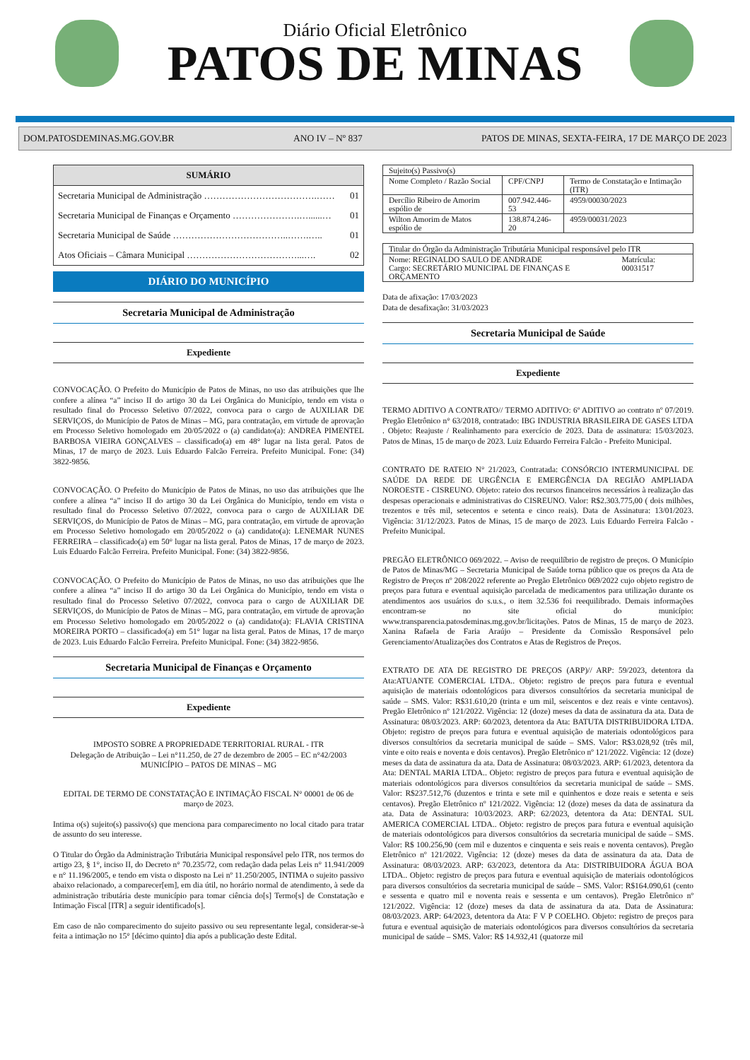Diário Oficial Eletrônico
PATOS DE MINAS
DOM.PATOSDEMINAS.MG.GOV.BR ANO IV – Nº 837 PATOS DE MINAS, SEXTA-FEIRA, 17 DE MARÇO DE 2023
SUMÁRIO
Secretaria Municipal de Administração ……………………………….…… 01
Secretaria Municipal de Finanças e Orçamento ………………….…......… 01
Secretaria Municipal de Saúde ………………………………..…….….. 01
Atos Oficiais – Câmara Municipal ………………………………...…. 02
DIÁRIO DO MUNICÍPIO
Secretaria Municipal de Administração
Expediente
CONVOCAÇÃO. O Prefeito do Município de Patos de Minas, no uso das atribuições que lhe confere a alínea “a” inciso II do artigo 30 da Lei Orgânica do Município, tendo em vista o resultado final do Processo Seletivo 07/2022, convoca para o cargo de AUXILIAR DE SERVIÇOS, do Município de Patos de Minas – MG, para contratação, em virtude de aprovação em Processo Seletivo homologado em 20/05/2022 o (a) candidato(a): ANDREA PIMENTEL BARBOSA VIEIRA GONÇALVES – classificado(a) em 48° lugar na lista geral. Patos de Minas, 17 de março de 2023. Luis Eduardo Falcão Ferreira. Prefeito Municipal. Fone: (34) 3822-9856.
CONVOCAÇÃO. O Prefeito do Município de Patos de Minas, no uso das atribuições que lhe confere a alínea “a” inciso II do artigo 30 da Lei Orgânica do Município, tendo em vista o resultado final do Processo Seletivo 07/2022, convoca para o cargo de AUXILIAR DE SERVIÇOS, do Município de Patos de Minas – MG, para contratação, em virtude de aprovação em Processo Seletivo homologado em 20/05/2022 o (a) candidato(a): LENEMAR NUNES FERREIRA – classificado(a) em 50° lugar na lista geral. Patos de Minas, 17 de março de 2023. Luis Eduardo Falcão Ferreira. Prefeito Municipal. Fone: (34) 3822-9856.
CONVOCAÇÃO. O Prefeito do Município de Patos de Minas, no uso das atribuições que lhe confere a alínea “a” inciso II do artigo 30 da Lei Orgânica do Município, tendo em vista o resultado final do Processo Seletivo 07/2022, convoca para o cargo de AUXILIAR DE SERVIÇOS, do Município de Patos de Minas – MG, para contratação, em virtude de aprovação em Processo Seletivo homologado em 20/05/2022 o (a) candidato(a): FLAVIA CRISTINA MOREIRA PORTO – classificado(a) em 51° lugar na lista geral. Patos de Minas, 17 de março de 2023. Luis Eduardo Falcão Ferreira. Prefeito Municipal. Fone: (34) 3822-9856.
Secretaria Municipal de Finanças e Orçamento
Expediente
IMPOSTO SOBRE A PROPRIEDADE TERRITORIAL RURAL - ITR
Delegação de Atribuição – Lei n°11.250, de 27 de dezembro de 2005 – EC n°42/2003
MUNICÍPIO – PATOS DE MINAS – MG
EDITAL DE TERMO DE CONSTATAÇÃO E INTIMAÇÃO FISCAL N° 00001 de 06 de março de 2023.
Intima o(s) sujeito(s) passivo(s) que menciona para comparecimento no local citado para tratar de assunto do seu interesse.
O Titular do Órgão da Administração Tributária Municipal responsável pelo ITR, nos termos do artigo 23, § 1°, inciso II, do Decreto n° 70.235/72, com redação dada pelas Leis n° 11.941/2009 e n° 11.196/2005, e tendo em vista o disposto na Lei nº 11.250/2005, INTIMA o sujeito passivo abaixo relacionado, a comparecer[em], em dia útil, no horário normal de atendimento, à sede da administração tributária deste município para tomar ciência do[s] Termo[s] de Constatação e Intimação Fiscal [ITR] a seguir identificado[s].
Em caso de não comparecimento do sujeito passivo ou seu representante legal, considerar-se-à feita a intimação no 15° [décimo quinto] dia após a publicação deste Edital.
| Sujeito(s) Passivo(s) | | |
| --- | --- | --- |
| Nome Completo / Razão Social | CPF/CNPJ | Termo de Constatação e Intimação (ITR) |
| Dercílio Ribeiro de Amorim espólio de | 007.942.446-53 | 4959/00030/2023 |
| Wilton Amorim de Matos espólio de | 138.874.246-20 | 4959/00031/2023 |
| Titular do Órgão da Administração Tributária Municipal responsável pelo ITR | |
| Nome: REGINALDO SAULO DE ANDRADE Cargo: SECRETÁRIO MUNICIPAL DE FINANÇAS E ORÇAMENTO | Matrícula: 00031517 |
Data de afixação: 17/03/2023
Data de desafixação: 31/03/2023
Secretaria Municipal de Saúde
Expediente
TERMO ADITIVO A CONTRATO// TERMO ADITIVO: 6º ADITIVO ao contrato nº 07/2019. Pregão Eletrônico n° 63/2018, contratado: IBG INDUSTRIA BRASILEIRA DE GASES LTDA . Objeto: Reajuste / Realinhamento para exercício de 2023. Data de assinatura: 15/03/2023. Patos de Minas, 15 de março de 2023. Luiz Eduardo Ferreira Falcão - Prefeito Municipal.
CONTRATO DE RATEIO N° 21/2023, Contratada: CONSÓRCIO INTERMUNICIPAL DE SAÚDE DA REDE DE URGÊNCIA E EMERGÊNCIA DA REGIÃO AMPLIADA NOROESTE - CISREUNO. Objeto: rateio dos recursos financeiros necessários à realização das despesas operacionais e administrativas do CISREUNO. Valor: R$2.303.775,00 ( dois milhões, trezentos e três mil, setecentos e setenta e cinco reais). Data de Assinatura: 13/01/2023. Vigência: 31/12/2023. Patos de Minas, 15 de março de 2023. Luis Eduardo Ferreira Falcão - Prefeito Municipal.
PREGÃO ELETRÔNICO 069/2022. – Aviso de reequilíbrio de registro de preços. O Município de Patos de Minas/MG – Secretaria Municipal de Saúde torna público que os preços da Ata de Registro de Preços nº 208/2022 referente ao Pregão Eletrônico 069/2022 cujo objeto registro de preços para futura e eventual aquisição parcelada de medicamentos para utilização durante os atendimentos aos usuários do s.u.s., o item 32.536 foi reequilibrado. Demais informações encontram-se no site oficial do município: www.transparencia.patosdeminas.mg.gov.br/licitações. Patos de Minas, 15 de março de 2023. Xanina Rafaela de Faria Araújo – Presidente da Comissão Responsável pelo Gerenciamento/Atualizações dos Contratos e Atas de Registros de Preços.
EXTRATO DE ATA DE REGISTRO DE PREÇOS (ARP)// ARP: 59/2023, detentora da Ata:ATUANTE COMERCIAL LTDA.. Objeto: registro de preços para futura e eventual aquisição de materiais odontológicos para diversos consultórios da secretaria municipal de saúde – SMS. Valor: R$31.610,20 (trinta e um mil, seiscentos e dez reais e vinte centavos). Pregão Eletrônico nº 121/2022. Vigência: 12 (doze) meses da data de assinatura da ata. Data de Assinatura: 08/03/2023. ARP: 60/2023, detentora da Ata: BATUTA DISTRIBUIDORA LTDA. Objeto: registro de preços para futura e eventual aquisição de materiais odontológicos para diversos consultórios da secretaria municipal de saúde – SMS. Valor: R$3.028,92 (três mil, vinte e oito reais e noventa e dois centavos). Pregão Eletrônico nº 121/2022. Vigência: 12 (doze) meses da data de assinatura da ata. Data de Assinatura: 08/03/2023. ARP: 61/2023, detentora da Ata: DENTAL MARIA LTDA.. Objeto: registro de preços para futura e eventual aquisição de materiais odontológicos para diversos consultórios da secretaria municipal de saúde – SMS. Valor: R$237.512,76 (duzentos e trinta e sete mil e quinhentos e doze reais e setenta e seis centavos). Pregão Eletrônico nº 121/2022. Vigência: 12 (doze) meses da data de assinatura da ata. Data de Assinatura: 10/03/2023. ARP: 62/2023, detentora da Ata: DENTAL SUL AMERICA COMERCIAL LTDA.. Objeto: registro de preços para futura e eventual aquisição de materiais odontológicos para diversos consultórios da secretaria municipal de saúde – SMS. Valor: R$ 100.256,90 (cem mil e duzentos e cinquenta e seis reais e noventa centavos). Pregão Eletrônico nº 121/2022. Vigência: 12 (doze) meses da data de assinatura da ata. Data de Assinatura: 08/03/2023. ARP: 63/2023, detentora da Ata: DISTRIBUIDORA ÁGUA BOA LTDA.. Objeto: registro de preços para futura e eventual aquisição de materiais odontológicos para diversos consultórios da secretaria municipal de saúde – SMS. Valor: R$164.090,61 (cento e sessenta e quatro mil e noventa reais e sessenta e um centavos). Pregão Eletrônico nº 121/2022. Vigência: 12 (doze) meses da data de assinatura da ata. Data de Assinatura: 08/03/2023. ARP: 64/2023, detentora da Ata: F V P COELHO. Objeto: registro de preços para futura e eventual aquisição de materiais odontológicos para diversos consultórios da secretaria municipal de saúde – SMS. Valor: R$ 14.932,41 (quatorze mil